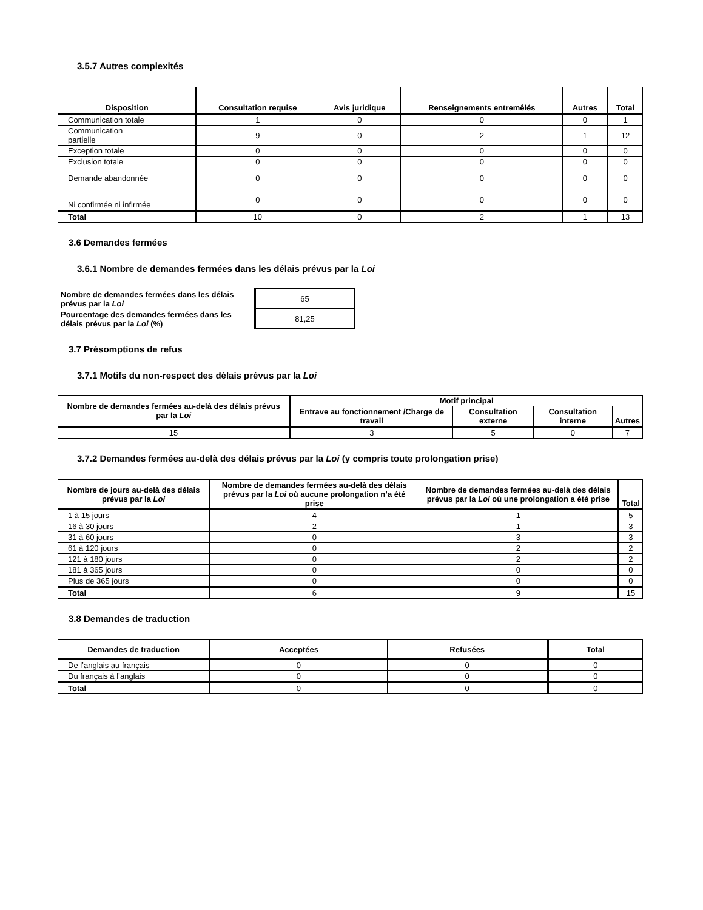3.5.7 Autres complexités
| Disposition | Consultation requise | Avis juridique | Renseignements entremêlés | Autres | Total |
| --- | --- | --- | --- | --- | --- |
| Communication totale | 1 | 0 | 0 | 0 | 1 |
| Communication partielle | 9 | 0 | 2 | 1 | 12 |
| Exception totale | 0 | 0 | 0 | 0 | 0 |
| Exclusion totale | 0 | 0 | 0 | 0 | 0 |
| Demande abandonnée | 0 | 0 | 0 | 0 | 0 |
| Ni confirmée ni infirmée | 0 | 0 | 0 | 0 | 0 |
| Total | 10 | 0 | 2 | 1 | 13 |
3.6 Demandes fermées
3.6.1 Nombre de demandes fermées dans les délais prévus par la Loi
| Nombre de demandes fermées dans les délais prévus par la Loi | 65 |
| Pourcentage des demandes fermées dans les délais prévus par la Loi (%) | 81,25 |
3.7 Présomptions de refus
3.7.1 Motifs du non-respect des délais prévus par la Loi
| Nombre de demandes fermées au-delà des délais prévus par la Loi | Motif principal | | | |
| --- | --- | --- | --- | --- |
| | Entrave au fonctionnement /Charge de travail | Consultation externe | Consultation interne | Autres |
| 15 | 3 | 5 | 0 | 7 |
3.7.2 Demandes fermées au-delà des délais prévus par la Loi (y compris toute prolongation prise)
| Nombre de jours au-delà des délais prévus par la Loi | Nombre de demandes fermées au-delà des délais prévus par la Loi où aucune prolongation n’a été prise | Nombre de demandes fermées au-delà des délais prévus par la Loi où une prolongation a été prise | Total |
| --- | --- | --- | --- |
| 1 à 15 jours | 4 | 1 | 5 |
| 16 à 30 jours | 2 | 1 | 3 |
| 31 à 60 jours | 0 | 3 | 3 |
| 61 à 120 jours | 0 | 2 | 2 |
| 121 à 180 jours | 0 | 2 | 2 |
| 181 à 365 jours | 0 | 0 | 0 |
| Plus de 365 jours | 0 | 0 | 0 |
| Total | 6 | 9 | 15 |
3.8 Demandes de traduction
| Demandes de traduction | Acceptées | Refusées | Total |
| --- | --- | --- | --- |
| De l’anglais au français | 0 | 0 | 0 |
| Du français à l’anglais | 0 | 0 | 0 |
| Total | 0 | 0 | 0 |